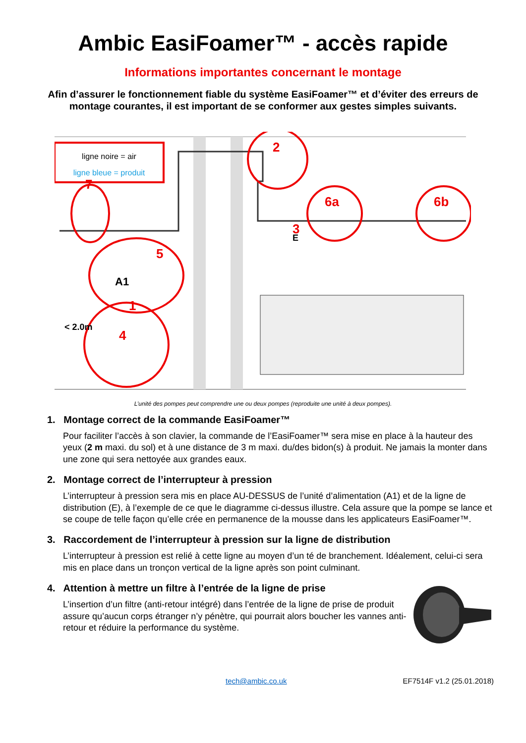Ambic EasiFoamer™ - accès rapide
Informations importantes concernant le montage
Afin d’assurer le fonctionnement fiable du système EasiFoamer™ et d’éviter des erreurs de montage courantes, il est important de se conformer aux gestes simples suivants.
ligne noire = air
ligne bleue = produit
2
3
6a
6b
7
5
1
4
A1
E
< 2.0m
L’unité des pompes peut comprendre une ou deux pompes (reproduite une unité à deux pompes).
1. Montage correct de la commande EasiFoamer™
Pour faciliter l’accès à son clavier, la commande de l’EasiFoamer™ sera mise en place à la hauteur des yeux (2 m maxi. du sol) et à une distance de 3 m maxi. du/des bidon(s) à produit. Ne jamais la monter dans une zone qui sera nettoyée aux grandes eaux.
2. Montage correct de l’interrupteur à pression
L’interrupteur à pression sera mis en place AU-DESSUS de l’unité d’alimentation (A1) et de la ligne de distribution (E), à l’exemple de ce que le diagramme ci-dessus illustre. Cela assure que la pompe se lance et se coupe de telle façon qu’elle crée en permanence de la mousse dans les applicateurs EasiFoamer™.
3. Raccordement de l’interrupteur à pression sur la ligne de distribution
L’interrupteur à pression est relié à cette ligne au moyen d’un té de branchement. Idéalement, celui-ci sera mis en place dans un tronçon vertical de la ligne après son point culminant.
4. Attention à mettre un filtre à l’entrée de la ligne de prise
L’insertion d’un filtre (anti-retour intégré) dans l’entrée de la ligne de prise de produit assure qu’aucun corps étranger n’y pénètre, qui pourrait alors boucher les vannes anti-retour et réduire la performance du système.
tech@ambic.co.uk EF7514F v1.2 (25.01.2018)